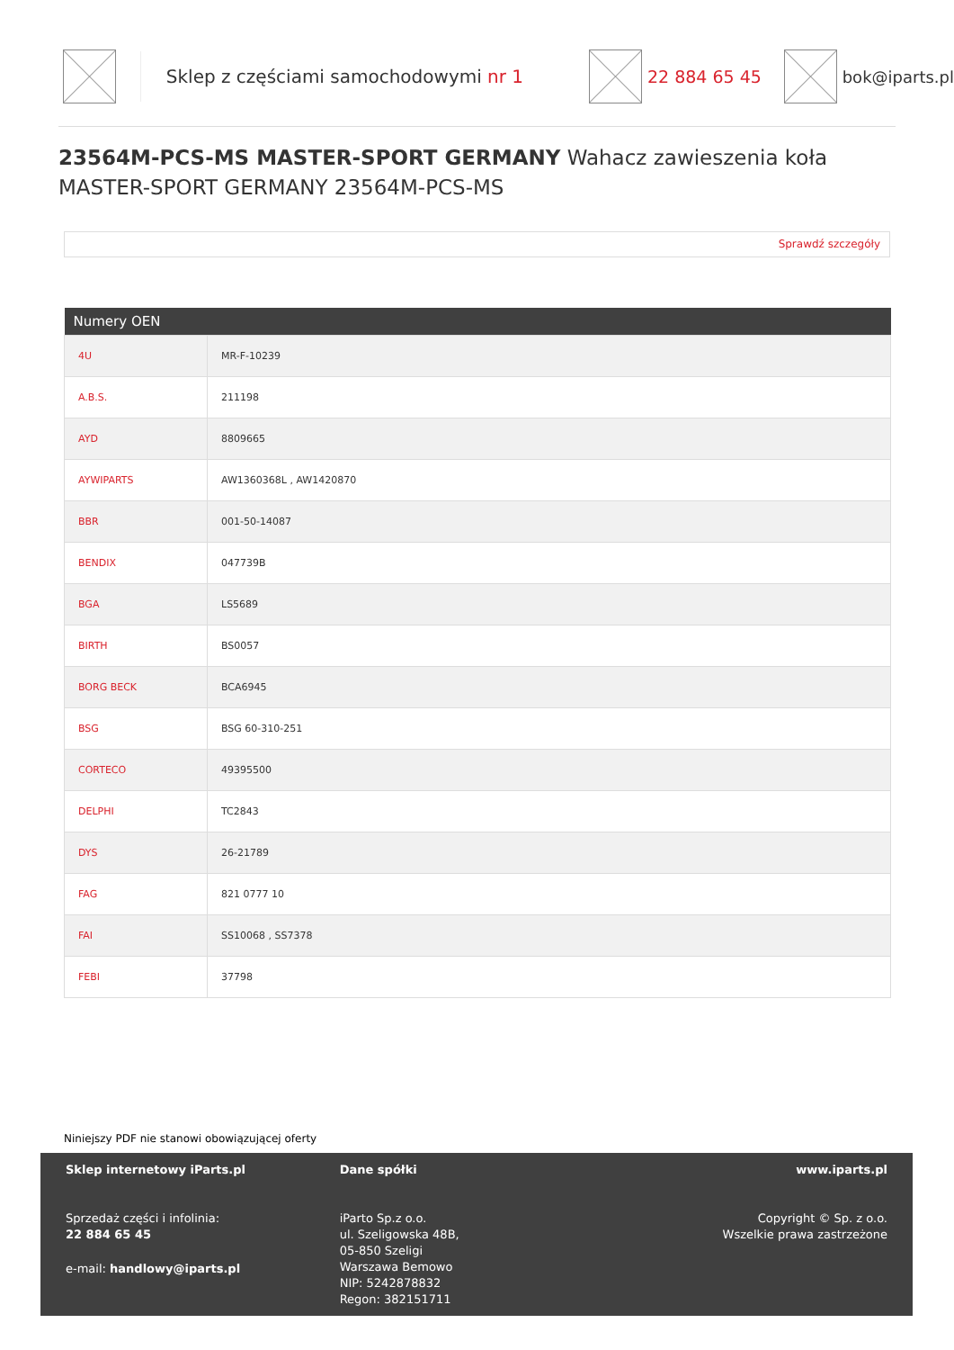Sklep z częściami samochodowymi nr 1 22 884 65 45 bok@iparts.pl
23564M-PCS-MS MASTER-SPORT GERMANY Wahacz zawieszenia koła MASTER-SPORT GERMANY 23564M-PCS-MS
Sprawdź szczegóły
| Numery OEN | |
| --- | --- |
| 4U | MR-F-10239 |
| A.B.S. | 211198 |
| AYD | 8809665 |
| AYWIPARTS | AW1360368L , AW1420870 |
| BBR | 001-50-14087 |
| BENDIX | 047739B |
| BGA | LS5689 |
| BIRTH | BS0057 |
| BORG BECK | BCA6945 |
| BSG | BSG 60-310-251 |
| CORTECO | 49395500 |
| DELPHI | TC2843 |
| DYS | 26-21789 |
| FAG | 821 0777 10 |
| FAI | SS10068 , SS7378 |
| FEBI | 37798 |
Niniejszy PDF nie stanowi obowiązującej oferty
Sklep internetowy iParts.pl
Sprzedaż części i infolinia:
22 884 65 45
e-mail: handlowy@iparts.pl
Dane spółki
iParto Sp.z o.o.
ul. Szeligowska 48B,
05-850 Szeligi
Warszawa Bemowo
NIP: 5242878832
Regon: 382151711
www.iparts.pl
Copyright © Sp. z o.o.
Wszelkie prawa zastrzeżone